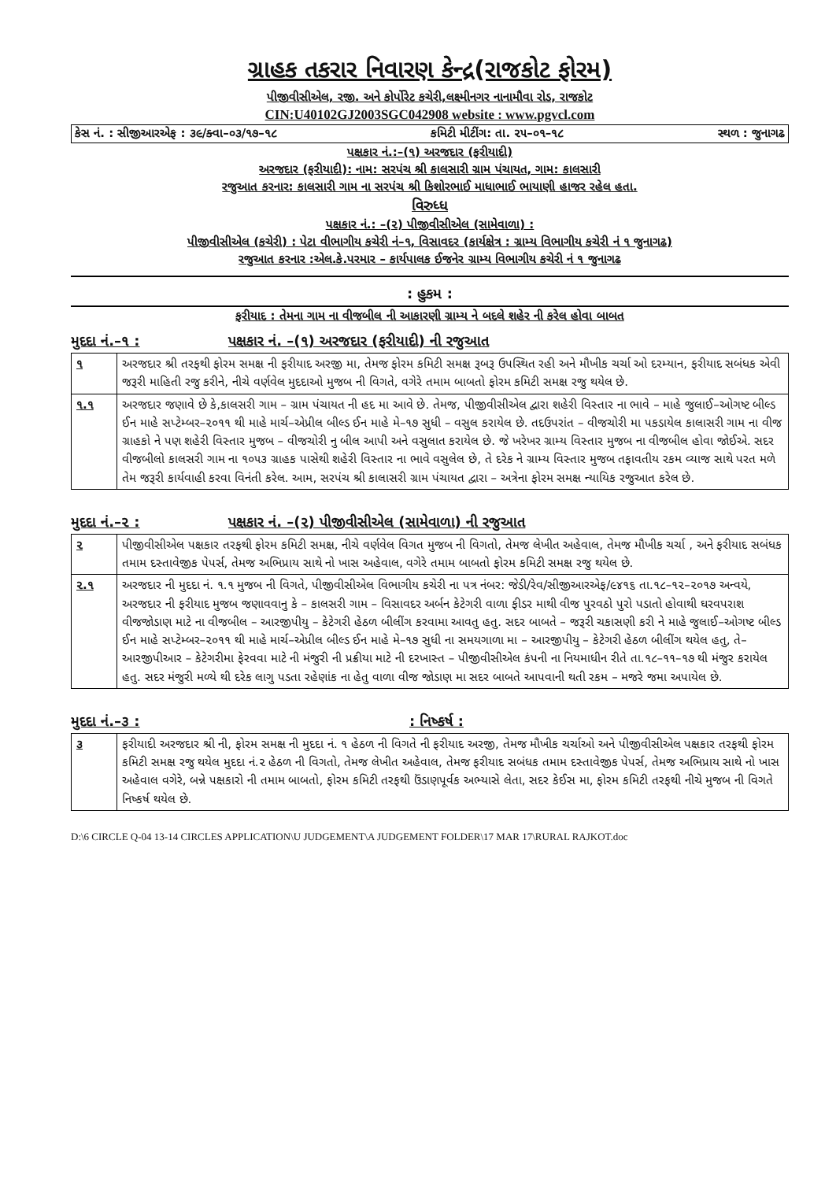ગ્રાહક તકરાર નિવારણ કેન્દ્ર(રાજકોટ ફોરમ)
પીજીવીસીએલ, રજી. અને કોર્પોરેટ કચેરી,લક્ષ્મીનગર નાનામૌવા રોડ, રાજકોટ
CIN:U40102GJ2003SGC042908 website : www.pgvcl.com
કેસ નં. : સીજીઆરએફ : ૩૯/ક્વા–૦૩/૧૭–૧૮ કમિટી મીટીંગ: તા. ૨૫–૦૧–૧૮ સ્થળ : જુનાગઢ
પક્ષકાર નં.:–(૧) અરજદાર (ફરીયાદી)
અરજદાર (ફરીયાદી): નામ: સરપંચ શ્રી કાલસારી ગ્રામ પંચાયત, ગામ: કાલસારી
રજુઆત કરનાર: કાલસારી ગામ ના સરપંચ શ્રી કિશોરભાઈ માધાભાઈ ભાયાણી હાજર રહેલ હતા.
વિરુધ્ધ
પક્ષકાર નં.: –(૨) પીજીવીસીએલ (સામેવાળા) :
પીજીવીસીએલ (કચેરી) : પેટા વીભાગીય કચેરી નં–૧, વિસાવદર (કાર્યક્ષેત્ર : ગ્રામ્ય વિભાગીય કચેરી નં ૧ જુનાગઢ)
રજુઆત કરનાર :એલ.કે.પરમાર – કાર્યપાલક ઈજનેર ગ્રામ્ય વિભાગીય કચેરી નં ૧ જુનાગઢ
: હુકમ :
ફરીયાદ : તેમના ગામ ના વીજબીલ ની આકારણી ગ્રામ્ય ને બદલે શહેર ની કરેલ હોવા બાબત
મુદદા નં.–૧ : પક્ષકાર નં. –(૧) અરજદાર (ફરીયાદી) ની રજુઆત
| ૧ | અરજદાર શ્રી તરફથી ફોરમ સમક્ષ ની ફરીયાદ અરજી મા, તેમજ ફોરમ કમિટી સમક્ષ રૂબરૂ ઉપસ્થિત રહી અને મૌખીક ચર્ચા ઓ દરમ્યાન, ફરીયાદ સબંધક એવી જરૂરી માહિતી રજુ કરીને, નીચે વર્ણવેલ મુદદાઓ મુજબ ની વિગતે, વગેરે તમામ બાબતો ફોરમ કમિટી સમક્ષ રજુ થયેલ છે. |
| ૧.૧ | અરજદાર જણાવે છે કે,કાલસરી ગામ – ગ્રામ પંચાયત ની હદ મા આવે છે. તેમજ, પીજીવીસીએલ દ્વારા શહેરી વિસ્તાર ના ભાવે – માહે જુલાઈ–ઓગષ્ટ બીલ્ડ ઈન માહે સપ્ટેમ્બર–૨૦૧૧ થી માહે માર્ચ–એપ્રીલ બીલ્ડ ઈન માહે મે–૧૭ સુધી – વસુલ કરાયેલ છે. તદઉપરાંત – વીજચોરી મા પકડાયેલ કાલાસરી ગામ ના વીજ ગ્રાહકો ને પણ શહેરી વિસ્તાર મુજબ – વીજચોરી નુ બીલ આપી અને વસુલાત કરાયેલ છે. જે ખરેખર ગ્રામ્ય વિસ્તાર મુજબ ના વીજબીલ હોવા જોઈએ. સદર વીજબીલો કાલસરી ગામ ના ૧૦૫૩ ગ્રાહક પાસેથી શહેરી વિસ્તાર ના ભાવે વસુલેલ છે, તે દરેક ને ગ્રામ્ય વિસ્તાર મુજબ તફાવતીય રકમ વ્યાજ સાથે પરત મળે તેમ જરૂરી કાર્યવાહી કરવા વિનંતી કરેલ. આમ, સરપંચ શ્રી કાલાસરી ગ્રામ પંચાયત દ્વારા – અત્રેના ફોરમ સમક્ષ ન્યાયિક રજુઆત કરેલ છે. |
મુદદા નં.–૨ : પક્ષકાર નં. –(૨) પીજીવીસીએલ (સામેવાળા) ની રજુઆત
| ૨ | પીજીવીસીએલ પક્ષકાર તરફથી ફોરમ કમિટી સમક્ષ, નીચે વર્ણવેલ વિગત મુજબ ની વિગતો, તેમજ લેખીત અહેવાલ, તેમજ મૌખીક ચર્ચા , અને ફરીયાદ સબંધક તમામ દસ્તાવેજીક પેપર્સ, તેમજ અભિપ્રાય સાથે નો ખાસ અહેવાલ, વગેરે તમામ બાબતો ફોરમ કમિટી સમક્ષ રજુ થયેલ છે. |
| ૨.૧ | અરજદાર ની મુદદા નં. ૧.૧ મુજબ ની વિગતે, પીજીવીસીએલ વિભાગીય કચેરી ના પત્ર નંબર: જેડી/રેવ/સીજીઆરએફ/૯૪૧૬ તા.૧૮–૧૨–૨૦૧૭ અન્વયે, અરજદાર ની ફરીયાદ મુજબ જણાવવાનુ કે – કાલસરી ગામ – વિસાવદર અર્બન કેટેગરી વાળા ફીડર માથી વીજ પુરવઠો પુરો પડાતો હોવાથી ઘરવપરાશ વીજજોડાણ માટે ના વીજબીલ – આરજીપીયુ – કેટેગરી હેઠળ બીલીંગ કરવામા આવતુ હતુ. સદર બાબતે – જરૂરી ચકાસણી કરી ને માહે જુલાઈ–ઓગષ્ટ બીલ્ડ ઈન માહે સપ્ટેમ્બર–૨૦૧૧ થી માહે માર્ચ–એપ્રીલ બીલ્ડ ઈન માહે મે–૧૭ સુધી ના સમયગાળા મા – આરજીપીયુ – કેટેગરી હેઠળ બીલીંગ થયેલ હતુ, તે– આરજીપીઆર – કેટેગરીમા ફેરવવા માટે ની મંજુરી ની પ્રક્રીયા માટે ની દરખાસ્ત – પીજીવીસીએલ કંપની ના નિયમાધીન રીતે તા.૧૮–૧૧–૧૭ થી મંજુર કરાયેલ હતુ. સદર મંજુરી મળ્યે થી દરેક લાગુ પડતા રહેણાંક ના હેતુ વાળા વીજ જોડાણ મા સદર બાબતે આપવાની થતી રકમ – મજરે જમા અપાયેલ છે. |
મુદદા નં.–૩ :: નિષ્કર્ષ :
| ૩ | ફરીયાદી અરજદાર શ્રી ની, ફોરમ સમક્ષ ની મુદદા નં. ૧ હેઠળ ની વિગતે ની ફરીયાદ અરજી, તેમજ મૌખીક ચર્ચાઓ અને પીજીવીસીએલ પક્ષકાર તરફથી ફોરમ કમિટી સમક્ષ રજુ થયેલ મુદદા નં.૨ હેઠળ ની વિગતો, તેમજ લેખીત અહેવાલ, તેમજ ફરીયાદ સબંધક તમામ દસ્તાવેજીક પેપર્સ, તેમજ અભિપ્રાય સાથે નો ખાસ અહેવાલ વગેરે, બન્ને પક્ષકારો ની તમામ બાબતો, ફોરમ કમિટી તરફથી ઉંડાણપૂર્વક અભ્યાસે લેતા, સદર કેઈસ મા, ફોરમ કમિટી તરફથી નીચે મુજબ ની વિગતે નિષ્કર્ષ થયેલ છે. |
D:\6 CIRCLE Q-04 13-14 CIRCLES APPLICATION\U JUDGEMENT\A JUDGEMENT FOLDER\17 MAR 17\RURAL RAJKOT.doc